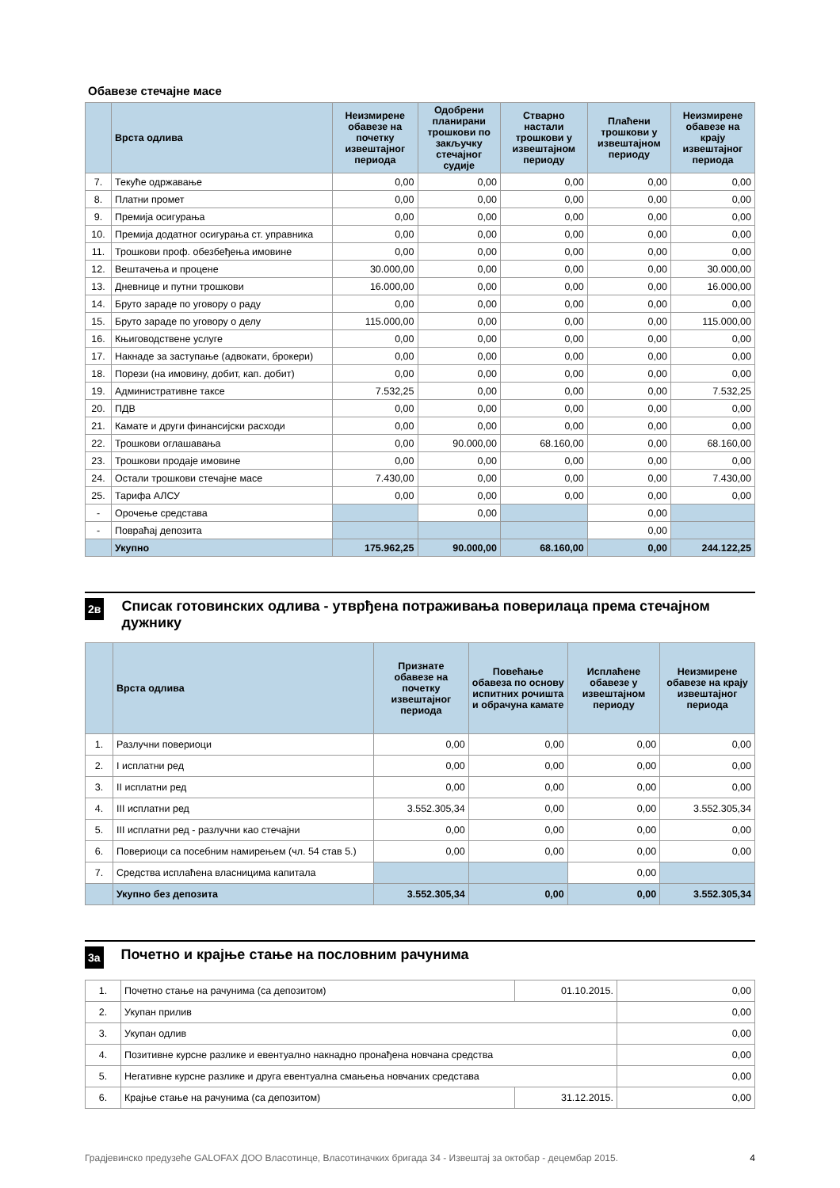Обавезе стечајне масе
| | Врста одлива | Неизмирене обавезе на почетку извештајног периода | Одобрени планирани трошкови по закључку стечајног судије | Стварно настали трошкови у извештајном периоду | Плаћени трошкови у извештајном периоду | Неизмирене обавезе на крају извештајног периода |
| --- | --- | --- | --- | --- | --- | --- |
| 7. | Текуће одржавање | 0,00 | 0,00 | 0,00 | 0,00 | 0,00 |
| 8. | Платни промет | 0,00 | 0,00 | 0,00 | 0,00 | 0,00 |
| 9. | Премија осигурања | 0,00 | 0,00 | 0,00 | 0,00 | 0,00 |
| 10. | Премија додатног осигурања ст. управника | 0,00 | 0,00 | 0,00 | 0,00 | 0,00 |
| 11. | Трошкови проф. обезбеђења имовине | 0,00 | 0,00 | 0,00 | 0,00 | 0,00 |
| 12. | Вештачења и процене | 30.000,00 | 0,00 | 0,00 | 0,00 | 30.000,00 |
| 13. | Дневнице и путни трошкови | 16.000,00 | 0,00 | 0,00 | 0,00 | 16.000,00 |
| 14. | Бруто зараде по уговору о раду | 0,00 | 0,00 | 0,00 | 0,00 | 0,00 |
| 15. | Бруто зараде по уговору о делу | 115.000,00 | 0,00 | 0,00 | 0,00 | 115.000,00 |
| 16. | Књиговодствене услуге | 0,00 | 0,00 | 0,00 | 0,00 | 0,00 |
| 17. | Накнаде за заступање (адвокати, брокери) | 0,00 | 0,00 | 0,00 | 0,00 | 0,00 |
| 18. | Порези (на имовину, добит, кап. добит) | 0,00 | 0,00 | 0,00 | 0,00 | 0,00 |
| 19. | Административне таксе | 7.532,25 | 0,00 | 0,00 | 0,00 | 7.532,25 |
| 20. | ПДВ | 0,00 | 0,00 | 0,00 | 0,00 | 0,00 |
| 21. | Камате и други финансијски расходи | 0,00 | 0,00 | 0,00 | 0,00 | 0,00 |
| 22. | Трошкови оглашавања | 0,00 | 90.000,00 | 68.160,00 | 0,00 | 68.160,00 |
| 23. | Трошкови продаје имовине | 0,00 | 0,00 | 0,00 | 0,00 | 0,00 |
| 24. | Остали трошкови стечајне масе | 7.430,00 | 0,00 | 0,00 | 0,00 | 7.430,00 |
| 25. | Тарифа АЛСУ | 0,00 | 0,00 | 0,00 | 0,00 | 0,00 |
| - | Орочење средстава | | 0,00 | | 0,00 | |
| - | Повраћај депозита | | | | 0,00 | |
| | Укупно | 175.962,25 | 90.000,00 | 68.160,00 | 0,00 | 244.122,25 |
2в
Списак готовинских одлива - утврђена потраживања поверилаца према стечајном дужнику
| | Врста одлива | Признате обавезе на почетку извештајног периода | Повећање обавеза по основу испитних рочишта и обрачуна камате | Исплаћене обавезе у извештајном периоду | Неизмирене обавезе на крају извештајног периода |
| --- | --- | --- | --- | --- | --- |
| 1. | Разлучни повериоци | 0,00 | 0,00 | 0,00 | 0,00 |
| 2. | I исплатни ред | 0,00 | 0,00 | 0,00 | 0,00 |
| 3. | II исплатни ред | 0,00 | 0,00 | 0,00 | 0,00 |
| 4. | III исплатни ред | 3.552.305,34 | 0,00 | 0,00 | 3.552.305,34 |
| 5. | III исплатни ред - разлучни као стечајни | 0,00 | 0,00 | 0,00 | 0,00 |
| 6. | Повериоци са посебним намирењем (чл. 54 став 5.) | 0,00 | 0,00 | 0,00 | 0,00 |
| 7. | Средства исплаћена власницима капитала | | | 0,00 | |
| | Укупно без депозита | 3.552.305,34 | 0,00 | 0,00 | 3.552.305,34 |
3а
Почетно и крајње стање на пословним рачунима
| 1. | Почетно стање на рачунима (са депозитом) | 01.10.2015. | 0,00 |
| 2. | Укупан прилив | | 0,00 |
| 3. | Укупан одлив | | 0,00 |
| 4. | Позитивне курсне разлике и евентуално накнадно пронађена новчана средства | | 0,00 |
| 5. | Негативне курсне разлике и друга евентуална смањења новчаних средстава | | 0,00 |
| 6. | Крајње стање на рачунима (са депозитом) | 31.12.2015. | 0,00 |
Градјевинско предузеће GALOFAX ДОО Власотинце, Власотиначких бригада 34 - Извештај за октобар - децембар 2015. 4